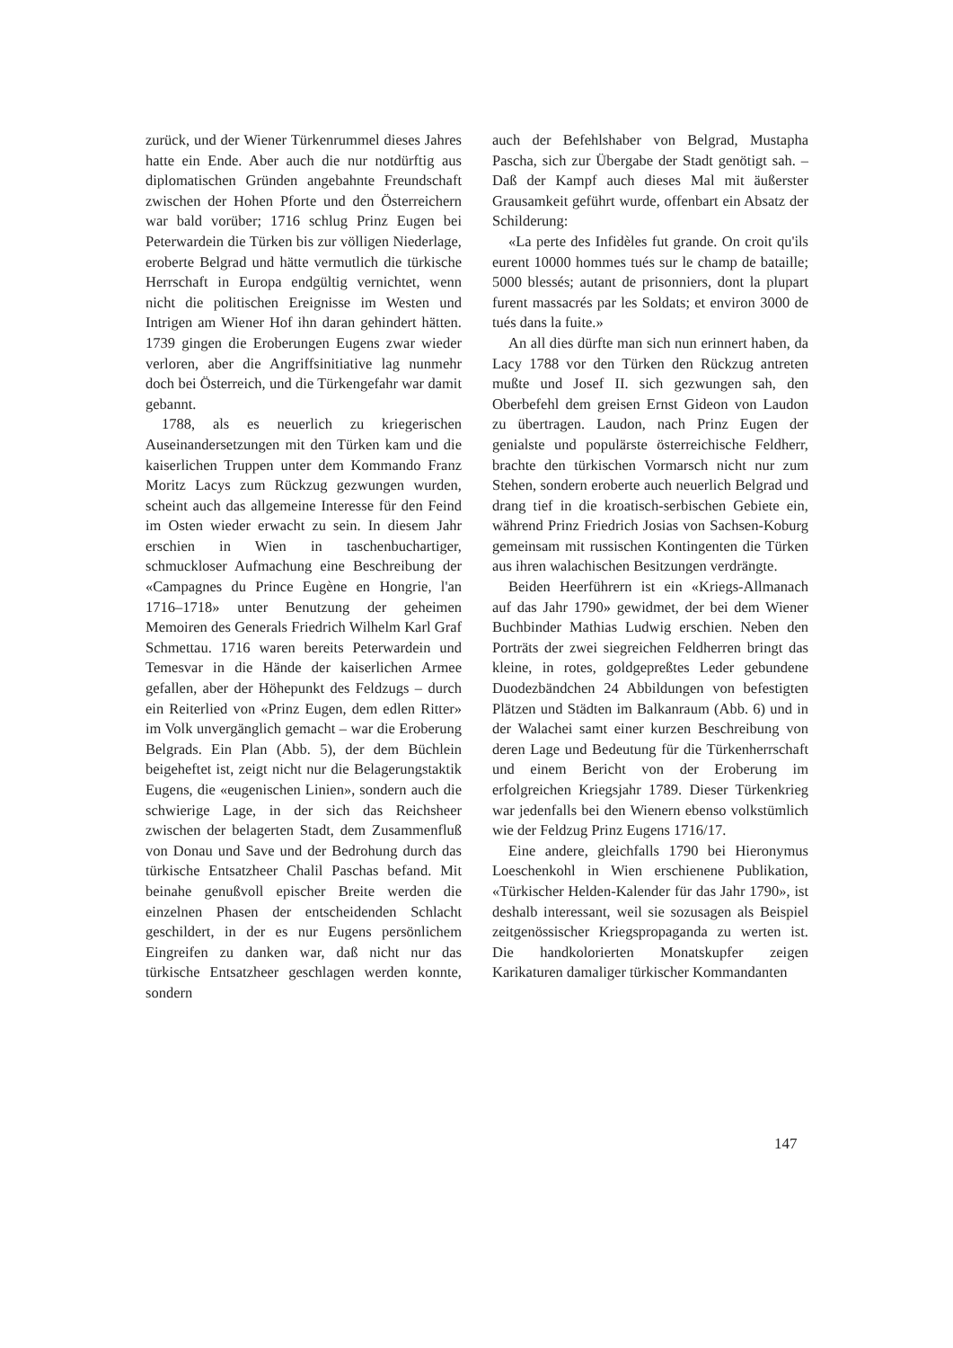zurück, und der Wiener Türkenrummel dieses Jahres hatte ein Ende. Aber auch die nur notdürftig aus diplomatischen Gründen angebahnte Freundschaft zwischen der Hohen Pforte und den Österreichern war bald vorüber; 1716 schlug Prinz Eugen bei Peterwardein die Türken bis zur völligen Niederlage, eroberte Belgrad und hätte vermutlich die türkische Herrschaft in Europa endgültig vernichtet, wenn nicht die politischen Ereignisse im Westen und Intrigen am Wiener Hof ihn daran gehindert hätten. 1739 gingen die Eroberungen Eugens zwar wieder verloren, aber die Angriffsinitiative lag nunmehr doch bei Österreich, und die Türkengefahr war damit gebannt.
1788, als es neuerlich zu kriegerischen Auseinandersetzungen mit den Türken kam und die kaiserlichen Truppen unter dem Kommando Franz Moritz Lacys zum Rückzug gezwungen wurden, scheint auch das allgemeine Interesse für den Feind im Osten wieder erwacht zu sein. In diesem Jahr erschien in Wien in taschenbuchartiger, schmuckloser Aufmachung eine Beschreibung der «Campagnes du Prince Eugène en Hongrie, l'an 1716–1718» unter Benutzung der geheimen Memoiren des Generals Friedrich Wilhelm Karl Graf Schmettau. 1716 waren bereits Peterwardein und Temesvar in die Hände der kaiserlichen Armee gefallen, aber der Höhepunkt des Feldzugs – durch ein Reiterlied von «Prinz Eugen, dem edlen Ritter» im Volk unvergänglich gemacht – war die Eroberung Belgrads. Ein Plan (Abb. 5), der dem Büchlein beigeheftet ist, zeigt nicht nur die Belagerungstaktik Eugens, die «eugenischen Linien», sondern auch die schwierige Lage, in der sich das Reichsheer zwischen der belagerten Stadt, dem Zusammenfluß von Donau und Save und der Bedrohung durch das türkische Entsatzheer Chalil Paschas befand. Mit beinahe genußvoll epischer Breite werden die einzelnen Phasen der entscheidenden Schlacht geschildert, in der es nur Eugens persönlichem Eingreifen zu danken war, daß nicht nur das türkische Entsatzheer geschlagen werden konnte, sondern
auch der Befehlshaber von Belgrad, Mustapha Pascha, sich zur Übergabe der Stadt genötigt sah. – Daß der Kampf auch dieses Mal mit äußerster Grausamkeit geführt wurde, offenbart ein Absatz der Schilderung:
«La perte des Infidèles fut grande. On croit qu'ils eurent 10000 hommes tués sur le champ de bataille; 5000 blessés; autant de prisonniers, dont la plupart furent massacrés par les Soldats; et environ 3000 de tués dans la fuite.»
An all dies dürfte man sich nun erinnert haben, da Lacy 1788 vor den Türken den Rückzug antreten mußte und Josef II. sich gezwungen sah, den Oberbefehl dem greisen Ernst Gideon von Laudon zu übertragen. Laudon, nach Prinz Eugen der genialste und populärste österreichische Feldherr, brachte den türkischen Vormarsch nicht nur zum Stehen, sondern eroberte auch neuerlich Belgrad und drang tief in die kroatisch-serbischen Gebiete ein, während Prinz Friedrich Josias von Sachsen-Koburg gemeinsam mit russischen Kontingenten die Türken aus ihren walachischen Besitzungen verdrängte.
Beiden Heerführern ist ein «Kriegs-Allmanach auf das Jahr 1790» gewidmet, der bei dem Wiener Buchbinder Mathias Ludwig erschien. Neben den Porträts der zwei siegreichen Feldherren bringt das kleine, in rotes, goldgepreßtes Leder gebundene Duodezbändchen 24 Abbildungen von befestigten Plätzen und Städten im Balkanraum (Abb. 6) und in der Walachei samt einer kurzen Beschreibung von deren Lage und Bedeutung für die Türkenherrschaft und einem Bericht von der Eroberung im erfolgreichen Kriegsjahr 1789. Dieser Türkenkrieg war jedenfalls bei den Wienern ebenso volkstümlich wie der Feldzug Prinz Eugens 1716/17.
Eine andere, gleichfalls 1790 bei Hieronymus Loeschenkohl in Wien erschienene Publikation, «Türkischer Helden-Kalender für das Jahr 1790», ist deshalb interessant, weil sie sozusagen als Beispiel zeitgenössischer Kriegspropaganda zu werten ist. Die handkolorierten Monatskupfer zeigen Karikaturen damaliger türkischer Kommandanten
147